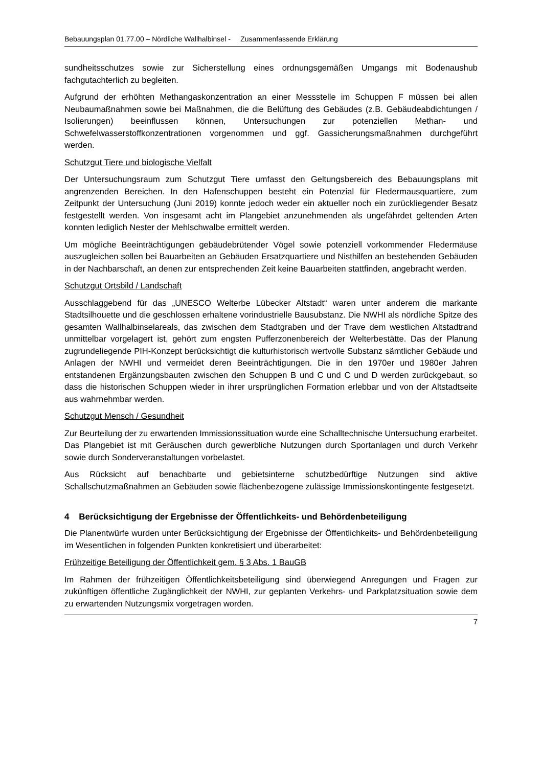Bebauungsplan 01.77.00 – Nördliche Wallhalbinsel - Zusammenfassende Erklärung
sundheitsschutzes sowie zur Sicherstellung eines ordnungsgemäßen Umgangs mit Bodenaushub fachgutachterlich zu begleiten.
Aufgrund der erhöhten Methangaskonzentration an einer Messstelle im Schuppen F müssen bei allen Neubaumaßnahmen sowie bei Maßnahmen, die die Belüftung des Gebäudes (z.B. Gebäudeabdichtungen / Isolierungen) beeinflussen können, Untersuchungen zur potenziellen Methan- und Schwefelwasserstoffkonzentrationen vorgenommen und ggf. Gassicherungsmaßnahmen durchgeführt werden.
Schutzgut Tiere und biologische Vielfalt
Der Untersuchungsraum zum Schutzgut Tiere umfasst den Geltungsbereich des Bebauungsplans mit angrenzenden Bereichen. In den Hafenschuppen besteht ein Potenzial für Fledermausquartiere, zum Zeitpunkt der Untersuchung (Juni 2019) konnte jedoch weder ein aktueller noch ein zurückliegender Besatz festgestellt werden. Von insgesamt acht im Plangebiet anzunehmenden als ungefährdet geltenden Arten konnten lediglich Nester der Mehlschwalbe ermittelt werden.
Um mögliche Beeinträchtigungen gebäudebrütender Vögel sowie potenziell vorkommender Fledermäuse auszugleichen sollen bei Bauarbeiten an Gebäuden Ersatzquartiere und Nisthilfen an bestehenden Gebäuden in der Nachbarschaft, an denen zur entsprechenden Zeit keine Bauarbeiten stattfinden, angebracht werden.
Schutzgut Ortsbild / Landschaft
Ausschlaggebend für das „UNESCO Welterbe Lübecker Altstadt“ waren unter anderem die markante Stadtsilhouette und die geschlossen erhaltene vorindustrielle Bausubstanz. Die NWHI als nördliche Spitze des gesamten Wallhalbinselareals, das zwischen dem Stadtgraben und der Trave dem westlichen Altstadtrand unmittelbar vorgelagert ist, gehört zum engsten Pufferzonenbereich der Welterbestätte. Das der Planung zugrundeliegende PIH-Konzept berücksichtigt die kulturhistorisch wertvolle Substanz sämtlicher Gebäude und Anlagen der NWHI und vermeidet deren Beeinträchtigungen. Die in den 1970er und 1980er Jahren entstandenen Ergänzungsbauten zwischen den Schuppen B und C und C und D werden zurückgebaut, so dass die historischen Schuppen wieder in ihrer ursprünglichen Formation erlebbar und von der Altstadtseite aus wahrnehmbar werden.
Schutzgut Mensch / Gesundheit
Zur Beurteilung der zu erwartenden Immissionssituation wurde eine Schalltechnische Untersuchung erarbeitet. Das Plangebiet ist mit Geräuschen durch gewerbliche Nutzungen durch Sportanlagen und durch Verkehr sowie durch Sonderveranstaltungen vorbelastet.
Aus Rücksicht auf benachbarte und gebietsinterne schutzbedürftige Nutzungen sind aktive Schallschutzmaßnahmen an Gebäuden sowie flächenbezogene zulässige Immissionskontingente festgesetzt.
4 Berücksichtigung der Ergebnisse der Öffentlichkeits- und Behördenbeteiligung
Die Planentwürfe wurden unter Berücksichtigung der Ergebnisse der Öffentlichkeits- und Behördenbeteiligung im Wesentlichen in folgenden Punkten konkretisiert und überarbeitet:
Frühzeitige Beteiligung der Öffentlichkeit gem. § 3 Abs. 1 BauGB
Im Rahmen der frühzeitigen Öffentlichkeitsbeteiligung sind überwiegend Anregungen und Fragen zur zukünftigen öffentliche Zugänglichkeit der NWHI, zur geplanten Verkehrs- und Parkplatzsituation sowie dem zu erwartenden Nutzungsmix vorgetragen worden.
7